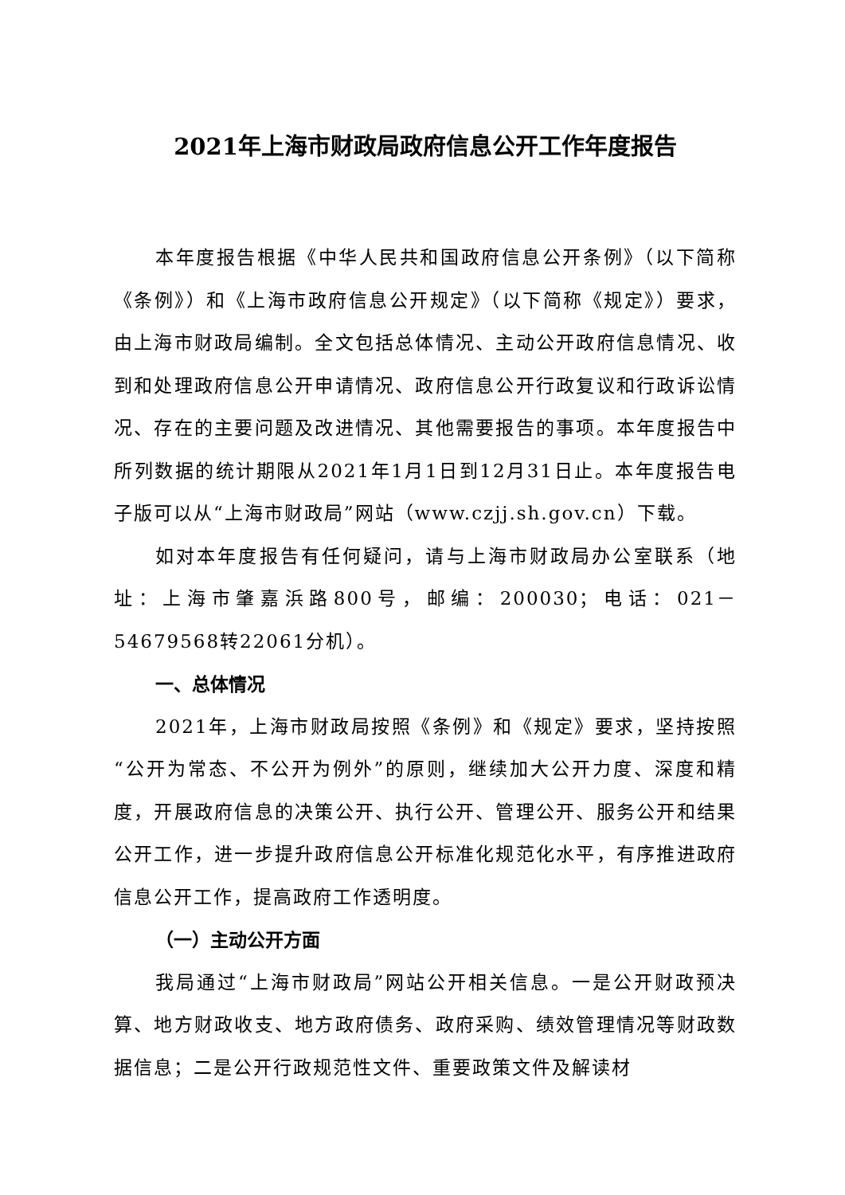2021年上海市财政局政府信息公开工作年度报告
本年度报告根据《中华人民共和国政府信息公开条例》（以下简称《条例》）和《上海市政府信息公开规定》（以下简称《规定》）要求，由上海市财政局编制。全文包括总体情况、主动公开政府信息情况、收到和处理政府信息公开申请情况、政府信息公开行政复议和行政诉讼情况、存在的主要问题及改进情况、其他需要报告的事项。本年度报告中所列数据的统计期限从2021年1月1日到12月31日止。本年度报告电子版可以从“上海市财政局”网站（www.czjj.sh.gov.cn）下载。
如对本年度报告有任何疑问，请与上海市财政局办公室联系（地址：上海市肇嘉浜路800号，邮编：200030；电话：021－54679568转22061分机）。
一、总体情况
2021年，上海市财政局按照《条例》和《规定》要求，坚持按照“公开为常态、不公开为例外”的原则，继续加大公开力度、深度和精度，开展政府信息的决策公开、执行公开、管理公开、服务公开和结果公开工作，进一步提升政府信息公开标准化规范化水平，有序推进政府信息公开工作，提高政府工作透明度。
（一）主动公开方面
我局通过“上海市财政局”网站公开相关信息。一是公开财政预决算、地方财政收支、地方政府债务、政府采购、绩效管理情况等财政数据信息；二是公开行政规范性文件、重要政策文件及解读材